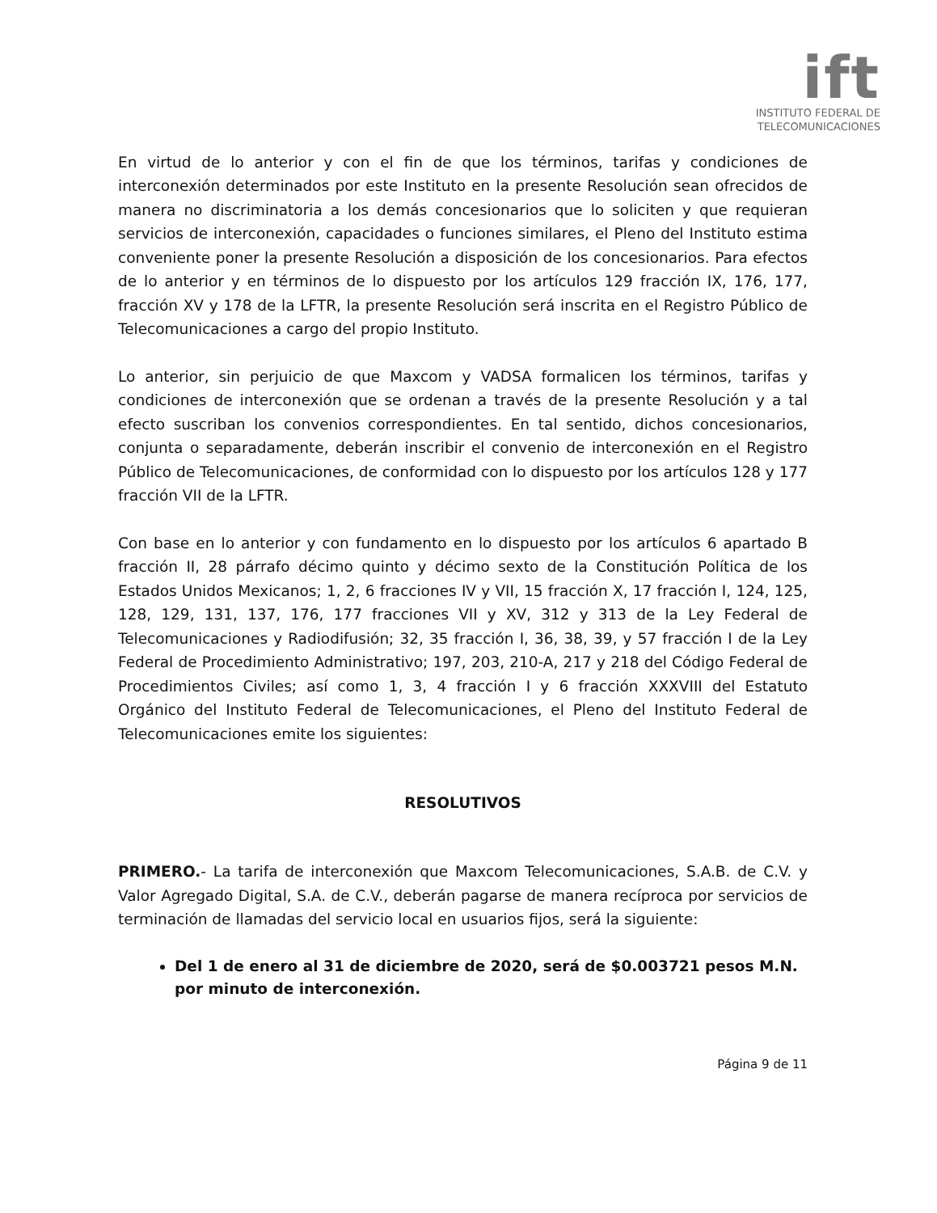ift
INSTITUTO FEDERAL DE
TELECOMUNICACIONES
En virtud de lo anterior y con el fin de que los términos, tarifas y condiciones de interconexión determinados por este Instituto en la presente Resolución sean ofrecidos de manera no discriminatoria a los demás concesionarios que lo soliciten y que requieran servicios de interconexión, capacidades o funciones similares, el Pleno del Instituto estima conveniente poner la presente Resolución a disposición de los concesionarios. Para efectos de lo anterior y en términos de lo dispuesto por los artículos 129 fracción IX, 176, 177, fracción XV y 178 de la LFTR, la presente Resolución será inscrita en el Registro Público de Telecomunicaciones a cargo del propio Instituto.
Lo anterior, sin perjuicio de que Maxcom y VADSA formalicen los términos, tarifas y condiciones de interconexión que se ordenan a través de la presente Resolución y a tal efecto suscriban los convenios correspondientes. En tal sentido, dichos concesionarios, conjunta o separadamente, deberán inscribir el convenio de interconexión en el Registro Público de Telecomunicaciones, de conformidad con lo dispuesto por los artículos 128 y 177 fracción VII de la LFTR.
Con base en lo anterior y con fundamento en lo dispuesto por los artículos 6 apartado B fracción II, 28 párrafo décimo quinto y décimo sexto de la Constitución Política de los Estados Unidos Mexicanos; 1, 2, 6 fracciones IV y VII, 15 fracción X, 17 fracción I, 124, 125, 128, 129, 131, 137, 176, 177 fracciones VII y XV, 312 y 313 de la Ley Federal de Telecomunicaciones y Radiodifusión; 32, 35 fracción I, 36, 38, 39, y 57 fracción I de la Ley Federal de Procedimiento Administrativo; 197, 203, 210-A, 217 y 218 del Código Federal de Procedimientos Civiles; así como 1, 3, 4 fracción I y 6 fracción XXXVIII del Estatuto Orgánico del Instituto Federal de Telecomunicaciones, el Pleno del Instituto Federal de Telecomunicaciones emite los siguientes:
RESOLUTIVOS
PRIMERO.- La tarifa de interconexión que Maxcom Telecomunicaciones, S.A.B. de C.V. y Valor Agregado Digital, S.A. de C.V., deberán pagarse de manera recíproca por servicios de terminación de llamadas del servicio local en usuarios fijos, será la siguiente:
Del 1 de enero al 31 de diciembre de 2020, será de $0.003721 pesos M.N. por minuto de interconexión.
Página 9 de 11